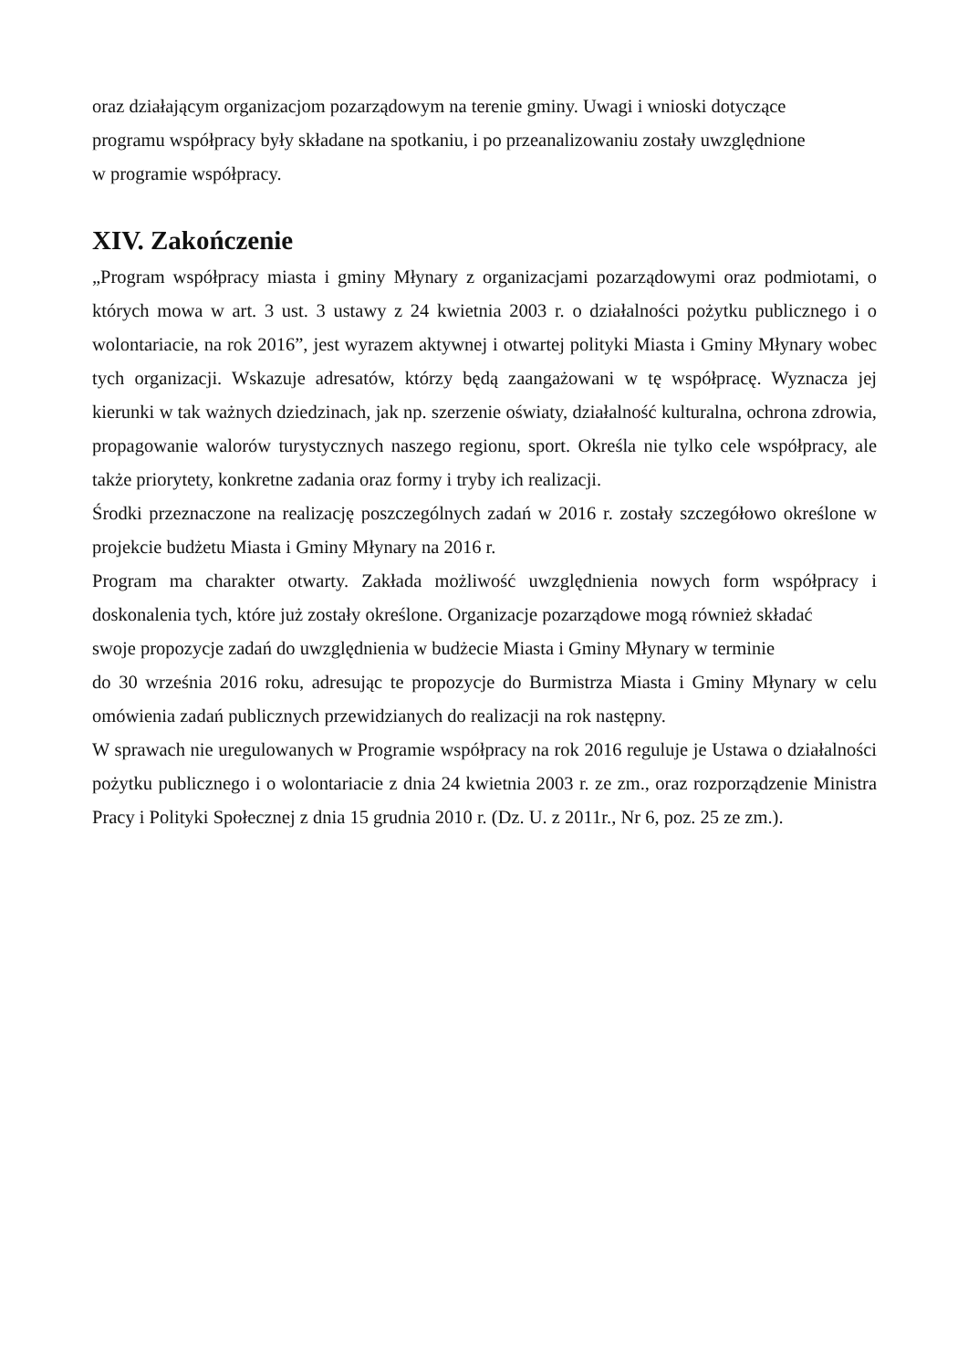oraz działającym organizacjom pozarządowym na terenie gminy. Uwagi i wnioski dotyczące
programu współpracy były składane na spotkaniu, i po przeanalizowaniu zostały uwzględnione
w programie współpracy.
XIV. Zakończenie
„Program współpracy miasta i gminy Młynary z organizacjami pozarządowymi oraz podmiotami, o których mowa w art. 3 ust. 3 ustawy z 24 kwietnia 2003 r. o działalności pożytku publicznego i o wolontariacie, na rok 2016”, jest wyrazem aktywnej i otwartej polityki Miasta i Gminy Młynary wobec tych organizacji. Wskazuje adresatów, którzy będą zaangażowani w tę współpracę. Wyznacza jej kierunki w tak ważnych dziedzinach, jak np. szerzenie oświaty, działalność kulturalna, ochrona zdrowia, propagowanie walorów turystycznych naszego regionu, sport. Określa nie tylko cele współpracy, ale także priorytety, konkretne zadania oraz formy i tryby ich realizacji.
Środki przeznaczone na realizację poszczególnych zadań w 2016 r. zostały szczegółowo określone w projekcie budżetu Miasta i Gminy Młynary na 2016 r.
Program ma charakter otwarty. Zakłada możliwość uwzględnienia nowych form współpracy i doskonalenia tych, które już zostały określone. Organizacje pozarządowe mogą również składać
swoje propozycje zadań do uwzględnienia w budżecie Miasta i Gminy Młynary w terminie
do 30 września 2016 roku, adresując te propozycje do Burmistrza Miasta i Gminy Młynary w celu omówienia zadań publicznych przewidzianych do realizacji na rok następny.
W sprawach nie uregulowanych w Programie współpracy na rok 2016 reguluje je Ustawa o działalności pożytku publicznego i o wolontariacie z dnia 24 kwietnia 2003 r. ze zm., oraz rozporządzenie Ministra Pracy i Polityki Społecznej z dnia 15 grudnia 2010 r. (Dz. U. z 2011r., Nr 6, poz. 25 ze zm.).